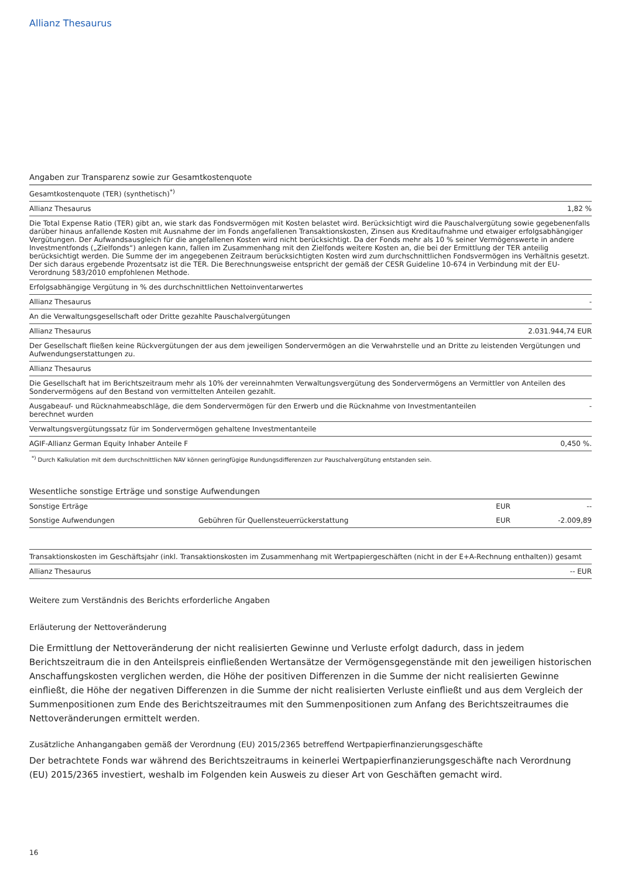Allianz Thesaurus
| Angaben zur Transparenz sowie zur Gesamtkostenquote | |
| --- | --- |
| Gesamtkostenquote (TER) (synthetisch)<sup>*)</sup> | |
| Allianz Thesaurus | 1,82 % |
| Die Total Expense Ratio (TER) gibt an, wie stark das Fondsvermögen mit Kosten belastet wird. Berücksichtigt wird die Pauschalvergütung sowie gegebenenfalls darüber hinaus anfallende Kosten mit Ausnahme der im Fonds angefallenen Transaktionskosten, Zinsen aus Kreditaufnahme und etwaiger erfolgsabhängiger Vergütungen. Der Aufwandsausgleich für die angefallenen Kosten wird nicht berücksichtigt. Da der Fonds mehr als 10 % seiner Vermögenswerte in andere Investmentfonds („Zielfonds“) anlegen kann, fallen im Zusammenhang mit den Zielfonds weitere Kosten an, die bei der Ermittlung der TER anteilig berücksichtigt werden. Die Summe der im angegebenen Zeitraum berücksichtigten Kosten wird zum durchschnittlichen Fondsvermögen ins Verhältnis gesetzt. Der sich daraus ergebende Prozentsatz ist die TER. Die Berechnungsweise entspricht der gemäß der CESR Guideline 10-674 in Verbindung mit der EU-Verordnung 583/2010 empfohlenen Methode. | |
| Erfolgsabhängige Vergütung in % des durchschnittlichen Nettoinventarwertes | |
| Allianz Thesaurus | - |
| An die Verwaltungsgesellschaft oder Dritte gezahlte Pauschalvergütungen | |
| Allianz Thesaurus | 2.031.944,74 EUR |
| Der Gesellschaft fließen keine Rückvergütungen der aus dem jeweiligen Sondervermögen an die Verwahrstelle und an Dritte zu leistenden Vergütungen und Aufwendungserstattungen zu. | |
| Allianz Thesaurus | |
| Die Gesellschaft hat im Berichtszeitraum mehr als 10% der vereinnahmten Verwaltungsvergütung des Sondervermögens an Vermittler von Anteilen des Sondervermögens auf den Bestand von vermittelten Anteilen gezahlt. | |
| Ausgabeauf- und Rücknahmeabschläge, die dem Sondervermögen für den Erwerb und die Rücknahme von Investmentanteilen berechnet wurden | - |
| Verwaltungsvergütungssatz für im Sondervermögen gehaltene Investmentanteile | |
| AGIF-Allianz German Equity Inhaber Anteile F | 0,450 %. |
<sup>*)</sup> Durch Kalkulation mit dem durchschnittlichen NAV können geringfügige Rundungsdifferenzen zur Pauschalvergütung entstanden sein.
| Wesentliche sonstige Erträge und sonstige Aufwendungen | | | |
| --- | --- | --- | --- |
| Sonstige Erträge | | EUR | -- |
| Sonstige Aufwendungen | Gebühren für Quellensteuerrückerstattung | EUR | -2.009,89 |
| Transaktionskosten im Geschäftsjahr (inkl. Transaktionskosten im Zusammenhang mit Wertpapiergeschäften (nicht in der E+A-Rechnung enthalten)) gesamt | |
| Allianz Thesaurus | -- EUR |
Weitere zum Verständnis des Berichts erforderliche Angaben
Erläuterung der Nettoveränderung
Die Ermittlung der Nettoveränderung der nicht realisierten Gewinne und Verluste erfolgt dadurch, dass in jedem Berichtszeitraum die in den Anteilspreis einfließenden Wertansätze der Vermögensgegenstände mit den jeweiligen historischen Anschaffungskosten verglichen werden, die Höhe der positiven Differenzen in die Summe der nicht realisierten Gewinne einfließt, die Höhe der negativen Differenzen in die Summe der nicht realisierten Verluste einfließt und aus dem Vergleich der Summenpositionen zum Ende des Berichtszeitraumes mit den Summenpositionen zum Anfang des Berichtszeitraumes die Nettoveränderungen ermittelt werden.
Zusätzliche Anhangangaben gemäß der Verordnung (EU) 2015/2365 betreffend Wertpapierfinanzierungsgeschäfte
Der betrachtete Fonds war während des Berichtszeitraums in keinerlei Wertpapierfinanzierungsgeschäfte nach Verordnung (EU) 2015/2365 investiert, weshalb im Folgenden kein Ausweis zu dieser Art von Geschäften gemacht wird.
16